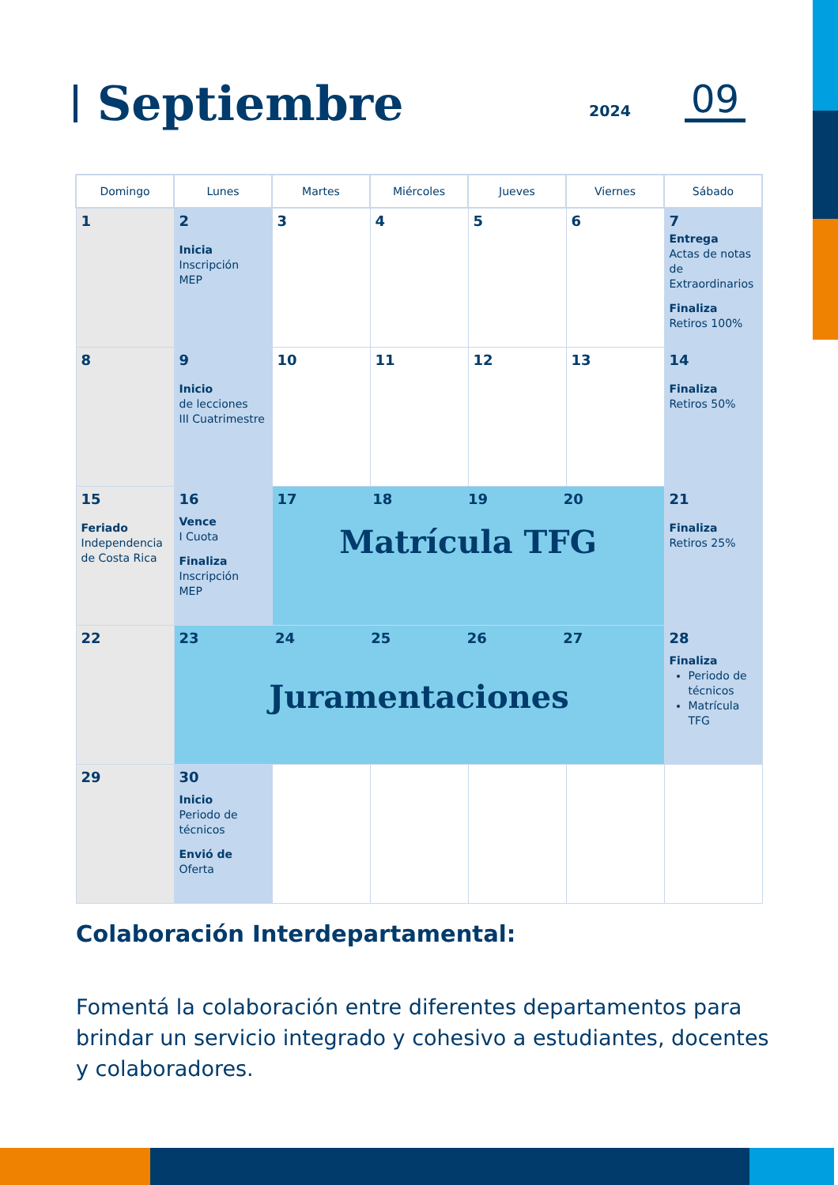Septiembre
2024 09
| Domingo | Lunes | Martes | Miércoles | Jueves | Viernes | Sábado |
| --- | --- | --- | --- | --- | --- | --- |
| 1 | 2 Inicia Inscripción MEP | 3 | 4 | 5 | 6 | 7 Entrega Actas de notas de Extraordinarios Finaliza Retiros 100% |
| 8 | 9 Inicio de lecciones III Cuatrimestre | 10 | 11 | 12 | 13 | 14 Finaliza Retiros 50% |
| 15 Feriado Independencia de Costa Rica | 16 Vence I Cuota Finaliza Inscripción MEP | 17 18 19 20 Matrícula TFG | | | | 21 Finaliza Retiros 25% |
| 22 | 23 24 25 26 27 Juramentaciones | | | | | 28 Finaliza Periodo de técnicos Matrícula TFG |
| 29 | 30 Inicio Periodo de técnicos Envió de Oferta | | | | | |
Colaboración Interdepartamental:
Fomentá la colaboración entre diferentes departamentos para brindar un servicio integrado y cohesivo a estudiantes, docentes y colaboradores.